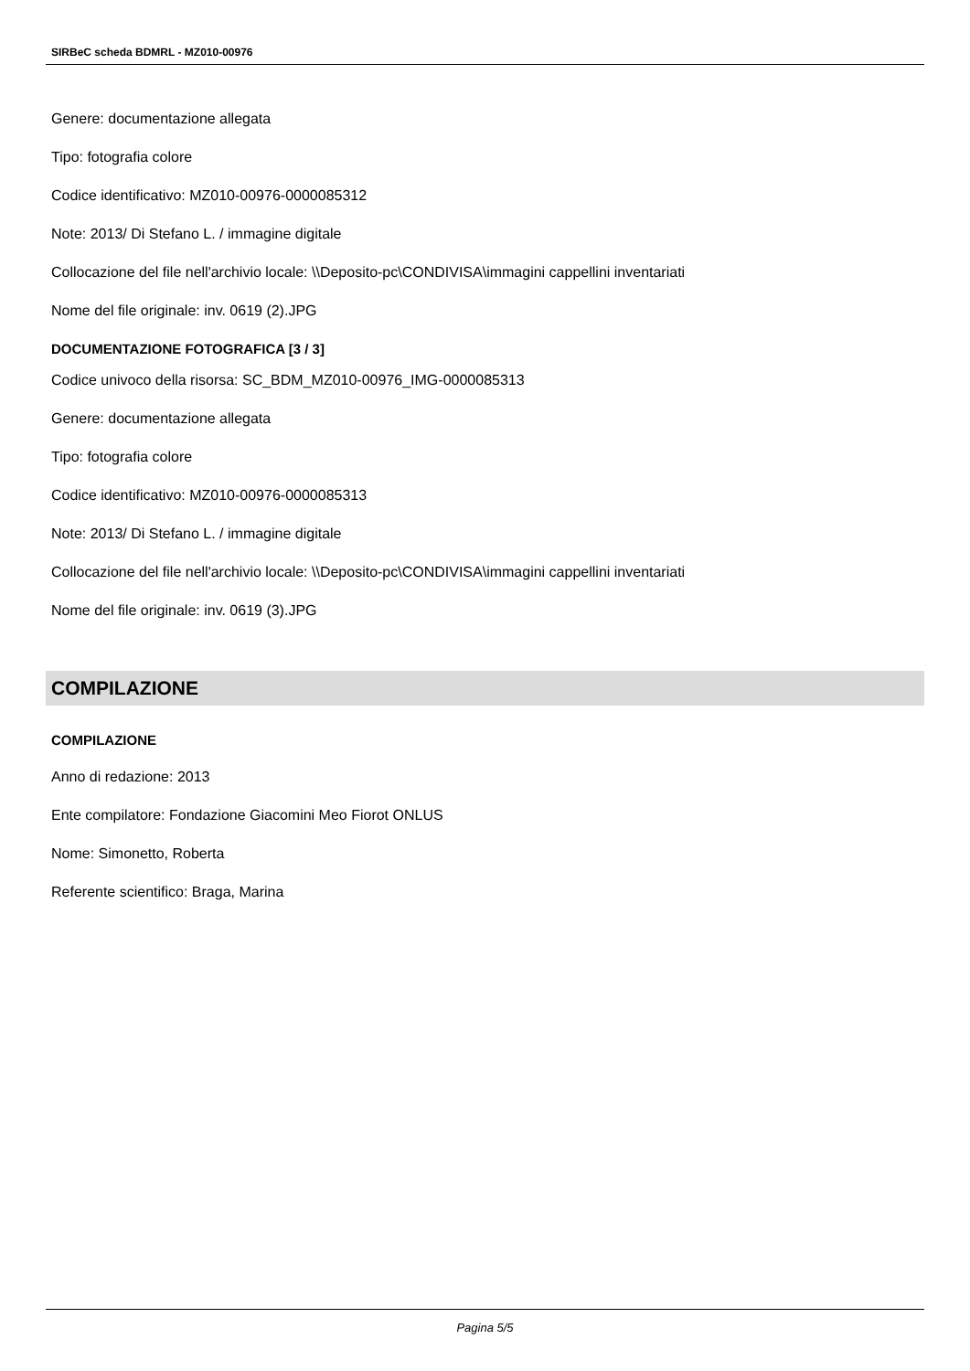SIRBeC scheda BDMRL - MZ010-00976
Genere: documentazione allegata
Tipo: fotografia colore
Codice identificativo: MZ010-00976-0000085312
Note: 2013/ Di Stefano L. / immagine digitale
Collocazione del file nell'archivio locale: \\Deposito-pc\CONDIVISA\immagini cappellini inventariati
Nome del file originale: inv. 0619 (2).JPG
DOCUMENTAZIONE FOTOGRAFICA [3 / 3]
Codice univoco della risorsa: SC_BDM_MZ010-00976_IMG-0000085313
Genere: documentazione allegata
Tipo: fotografia colore
Codice identificativo: MZ010-00976-0000085313
Note: 2013/ Di Stefano L. / immagine digitale
Collocazione del file nell'archivio locale: \\Deposito-pc\CONDIVISA\immagini cappellini inventariati
Nome del file originale: inv. 0619 (3).JPG
COMPILAZIONE
COMPILAZIONE
Anno di redazione: 2013
Ente compilatore: Fondazione Giacomini Meo Fiorot ONLUS
Nome: Simonetto, Roberta
Referente scientifico: Braga, Marina
Pagina 5/5